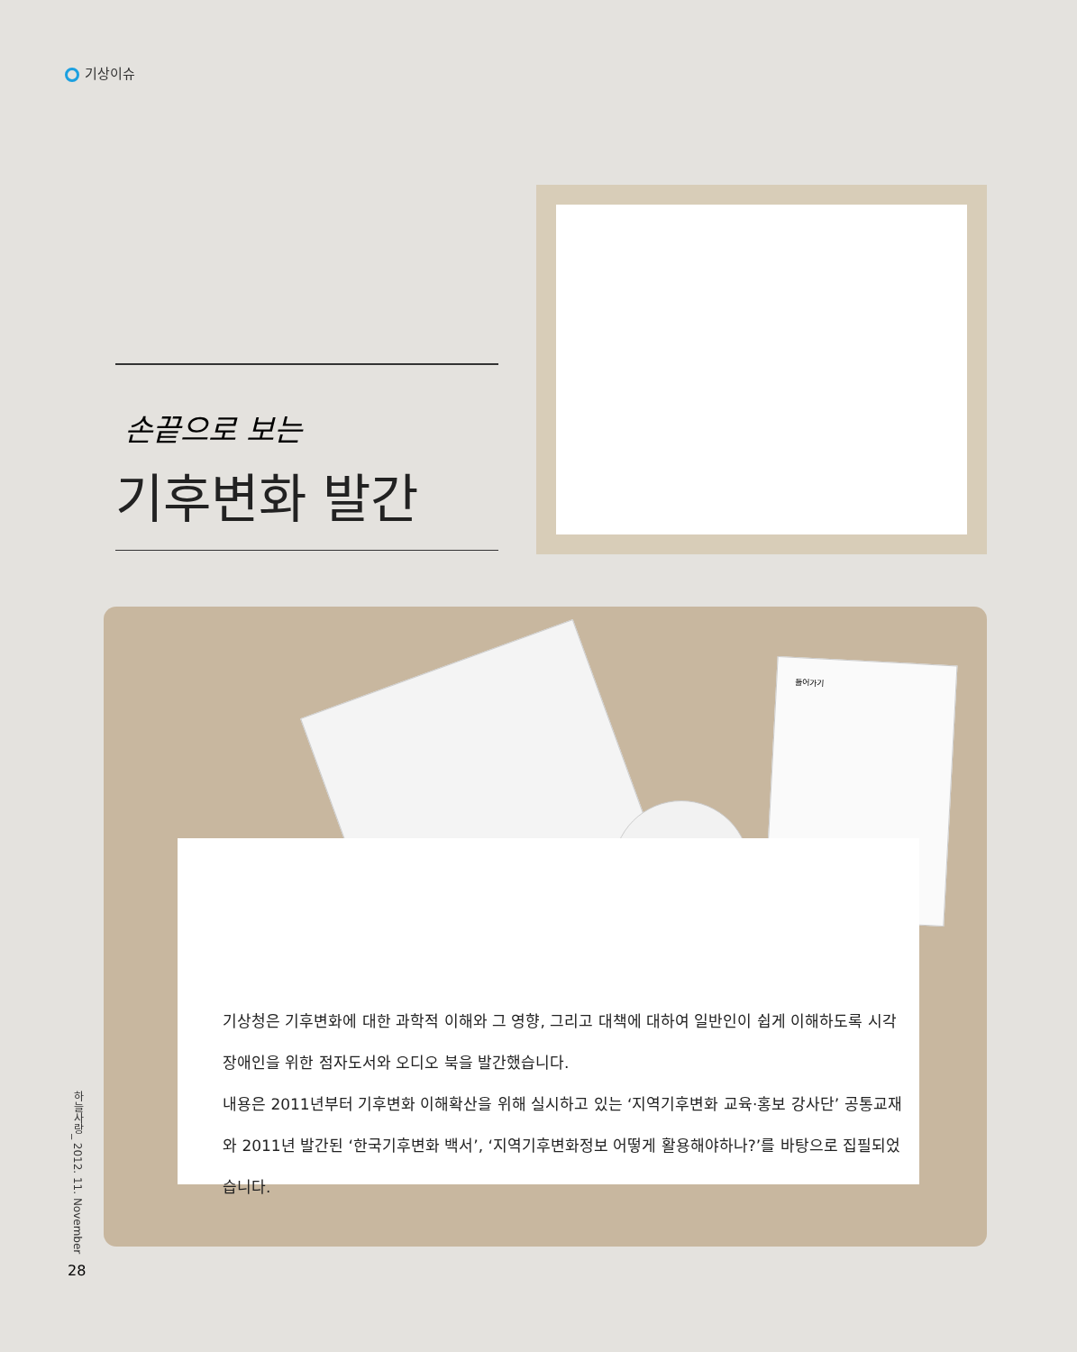기상이슈
손끝으로 보는
기후변화 발간
들어가기
기상청은 기후변화에 대한 과학적 이해와 그 영향, 그리고 대책에 대하여 일반인이 쉽게 이해하도록 시각장애인을 위한 점자도서와 오디오 북을 발간했습니다.
내용은 2011년부터 기후변화 이해확산을 위해 실시하고 있는 ‘지역기후변화 교육·홍보 강사단’ 공통교재와 2011년 발간된 ‘한국기후변화 백서’, ‘지역기후변화정보 어떻게 활용해야하나?’를 바탕으로 집필되었습니다.
하늘사랑_ 2012. 11. November
28